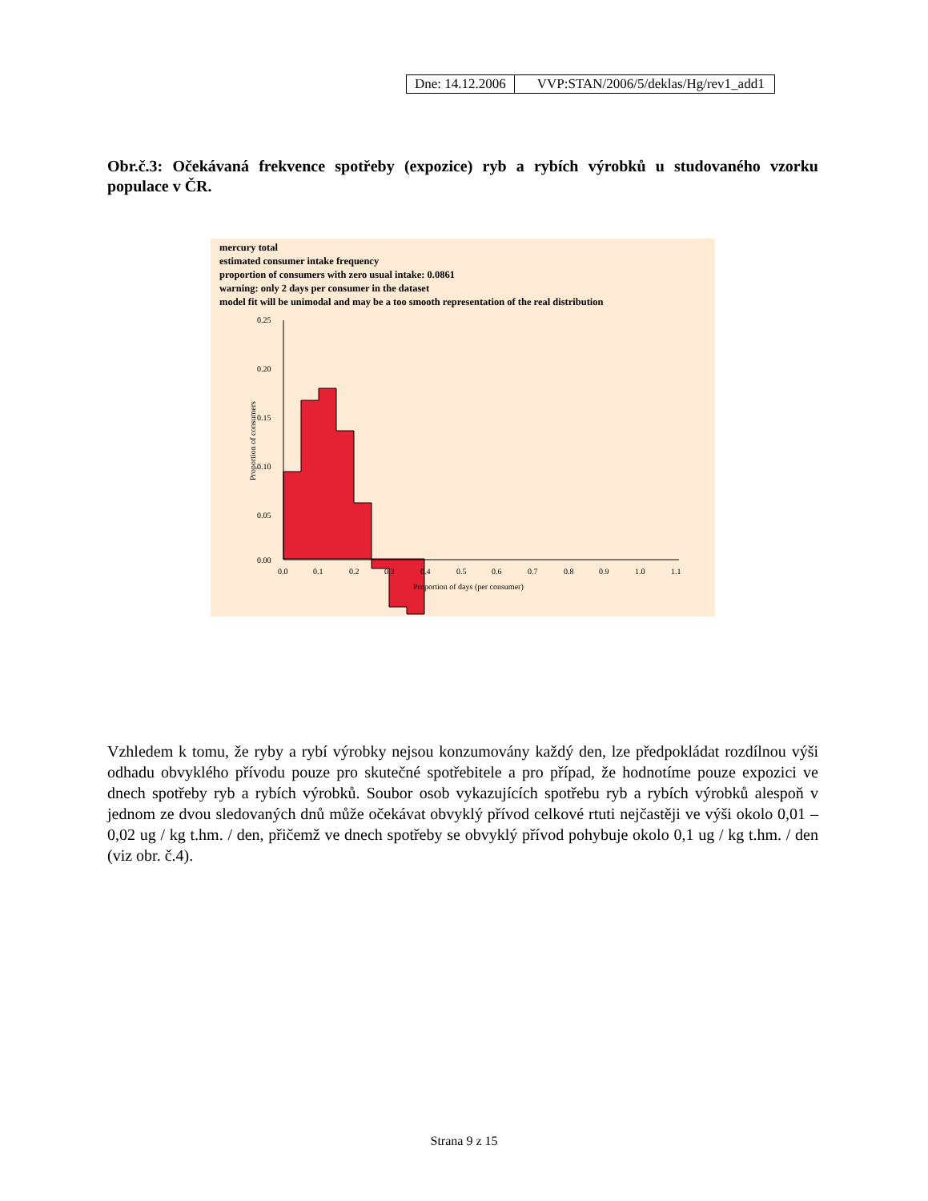| Dne: 14.12.2006 | VVP:STAN/2006/5/deklas/Hg/rev1_add1 |
Obr.č.3: Očekávaná frekvence spotřeby (expozice) ryb a rybích výrobků u studovaného vzorku populace v ČR.
mercury total
estimated consumer intake frequency
proportion of consumers with zero usual intake: 0.0861
warning: only 2 days per consumer in the dataset
model fit will be unimodal and may be a too smooth representation of the real distribution
0.25
0.20
0.15
0.10
0.05
0.00
0.0
0.1
0.2
0.3
0.4
0.5
0.6
0.7
0.8
0.9
1.0
1.1
Proportion of days (per consumer)
Proportion of consumers
Vzhledem k tomu, že ryby a rybí výrobky nejsou konzumovány každý den, lze předpokládat rozdílnou výši odhadu obvyklého přívodu pouze pro skutečné spotřebitele a pro případ, že hodnotíme pouze expozici ve dnech spotřeby ryb a rybích výrobků. Soubor osob vykazujících spotřebu ryb a rybích výrobků alespoň v jednom ze dvou sledovaných dnů může očekávat obvyklý přívod celkové rtuti nejčastěji ve výši okolo 0,01 – 0,02 ug / kg t.hm. / den, přičemž ve dnech spotřeby se obvyklý přívod pohybuje okolo 0,1 ug / kg t.hm. / den (viz obr. č.4).
Strana 9 z 15